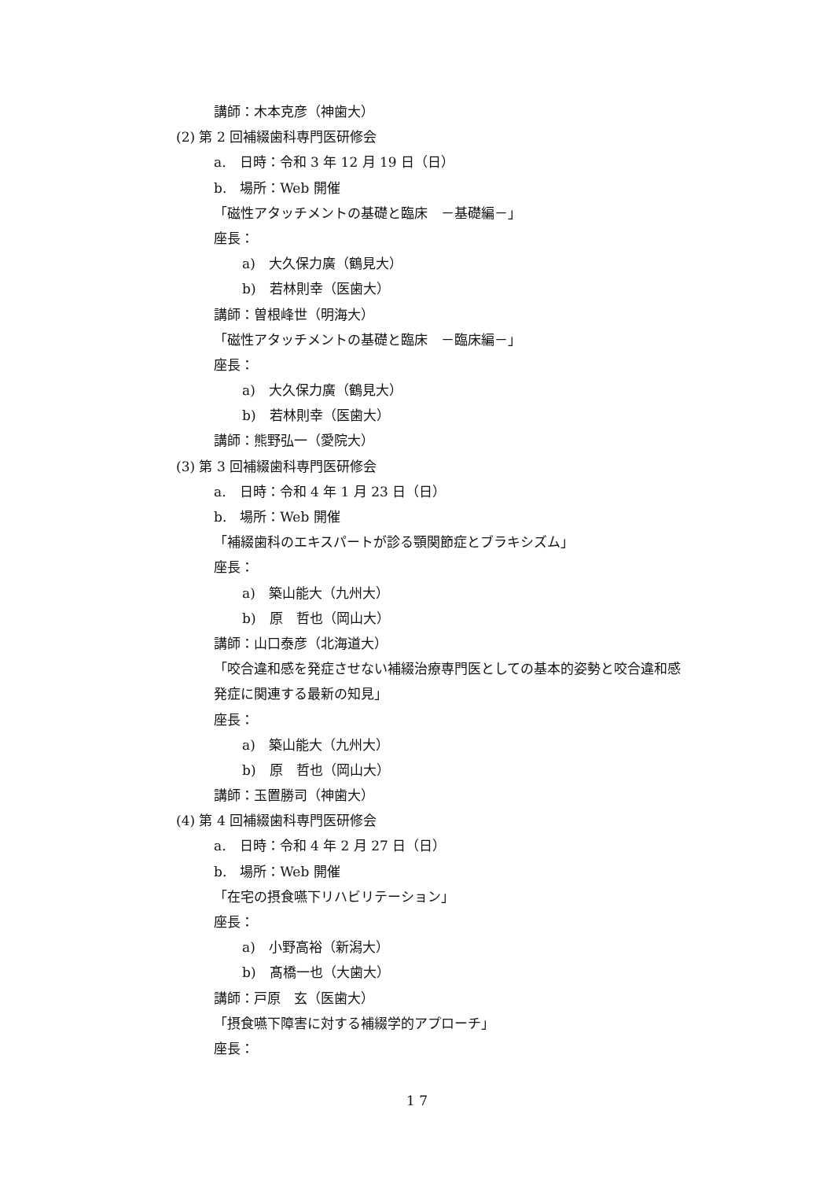講師：木本克彦（神歯大）
(2) 第 2 回補綴歯科専門医研修会
a.　日時：令和 3 年 12 月 19 日（日）
b.　場所：Web 開催
「磁性アタッチメントの基礎と臨床　－基礎編－」
座長：
a)　大久保力廣（鶴見大）
b)　若林則幸（医歯大）
講師：曽根峰世（明海大）
「磁性アタッチメントの基礎と臨床　－臨床編－」
座長：
a)　大久保力廣（鶴見大）
b)　若林則幸（医歯大）
講師：熊野弘一（愛院大）
(3) 第 3 回補綴歯科専門医研修会
a.　日時：令和 4 年 1 月 23 日（日）
b.　場所：Web 開催
「補綴歯科のエキスパートが診る顎関節症とブラキシズム」
座長：
a)　築山能大（九州大）
b)　原　哲也（岡山大）
講師：山口泰彦（北海道大）
「咬合違和感を発症させない補綴治療専門医としての基本的姿勢と咬合違和感
発症に関連する最新の知見」
座長：
a)　築山能大（九州大）
b)　原　哲也（岡山大）
講師：玉置勝司（神歯大）
(4) 第 4 回補綴歯科専門医研修会
a.　日時：令和 4 年 2 月 27 日（日）
b.　場所：Web 開催
「在宅の摂食嚥下リハビリテーション」
座長：
a)　小野高裕（新潟大）
b)　髙橋一也（大歯大）
講師：戸原　玄（医歯大）
「摂食嚥下障害に対する補綴学的アプローチ」
座長：
1 7